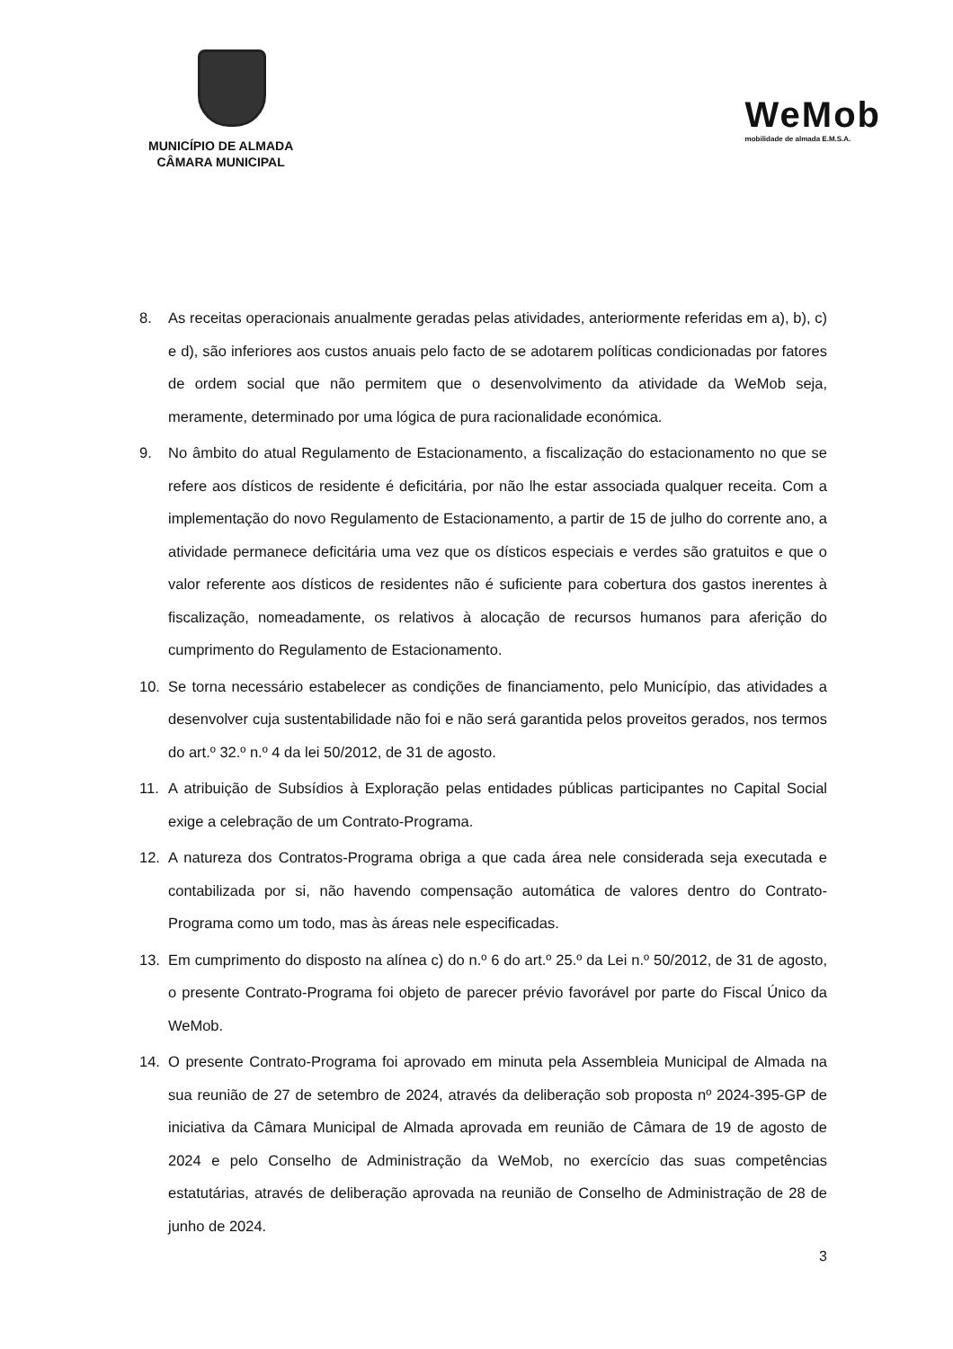MUNICÍPIO DE ALMADA
CÂMARA MUNICIPAL
WeMob
mobilidade de almada E.M.S.A.
8. As receitas operacionais anualmente geradas pelas atividades, anteriormente referidas em a), b), c) e d), são inferiores aos custos anuais pelo facto de se adotarem políticas condicionadas por fatores de ordem social que não permitem que o desenvolvimento da atividade da WeMob seja, meramente, determinado por uma lógica de pura racionalidade económica.
9. No âmbito do atual Regulamento de Estacionamento, a fiscalização do estacionamento no que se refere aos dísticos de residente é deficitária, por não lhe estar associada qualquer receita. Com a implementação do novo Regulamento de Estacionamento, a partir de 15 de julho do corrente ano, a atividade permanece deficitária uma vez que os dísticos especiais e verdes são gratuitos e que o valor referente aos dísticos de residentes não é suficiente para cobertura dos gastos inerentes à fiscalização, nomeadamente, os relativos à alocação de recursos humanos para aferição do cumprimento do Regulamento de Estacionamento.
10. Se torna necessário estabelecer as condições de financiamento, pelo Município, das atividades a desenvolver cuja sustentabilidade não foi e não será garantida pelos proveitos gerados, nos termos do art.º 32.º n.º 4 da lei 50/2012, de 31 de agosto.
11. A atribuição de Subsídios à Exploração pelas entidades públicas participantes no Capital Social exige a celebração de um Contrato-Programa.
12. A natureza dos Contratos-Programa obriga a que cada área nele considerada seja executada e contabilizada por si, não havendo compensação automática de valores dentro do Contrato-Programa como um todo, mas às áreas nele especificadas.
13. Em cumprimento do disposto na alínea c) do n.º 6 do art.º 25.º da Lei n.º 50/2012, de 31 de agosto, o presente Contrato-Programa foi objeto de parecer prévio favorável por parte do Fiscal Único da WeMob.
14. O presente Contrato-Programa foi aprovado em minuta pela Assembleia Municipal de Almada na sua reunião de 27 de setembro de 2024, através da deliberação sob proposta nº 2024-395-GP de iniciativa da Câmara Municipal de Almada aprovada em reunião de Câmara de 19 de agosto de 2024 e pelo Conselho de Administração da WeMob, no exercício das suas competências estatutárias, através de deliberação aprovada na reunião de Conselho de Administração de 28 de junho de 2024.
3